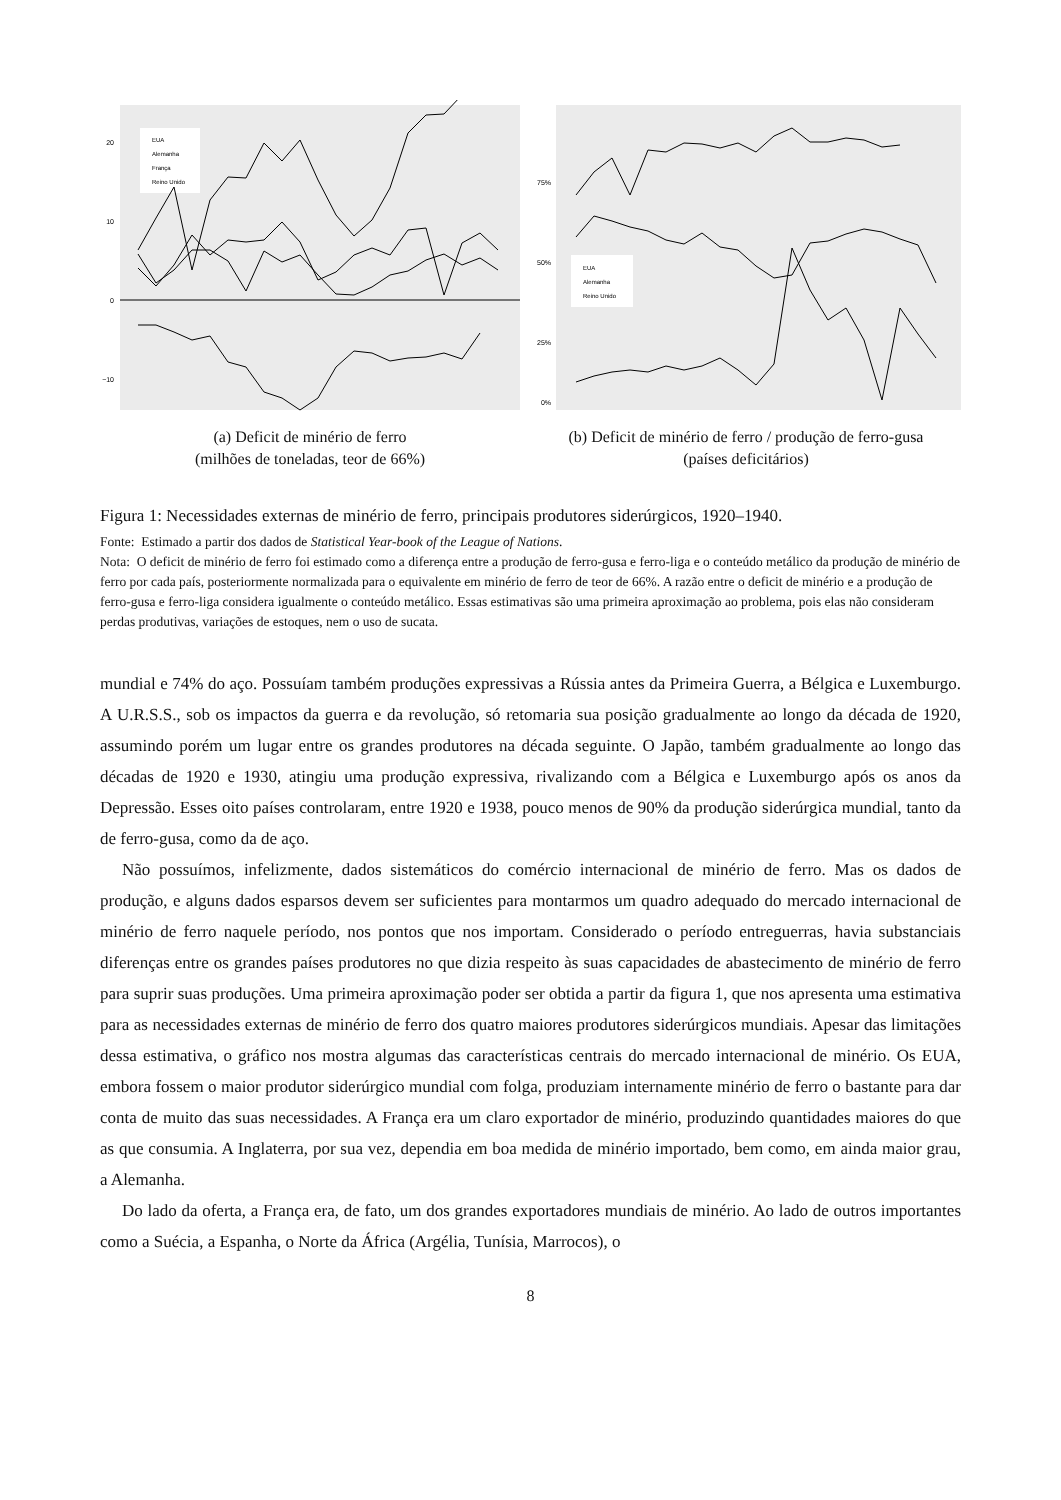20
10
0
−10
EUA
Alemanha
França
Reino Unido
(a) Deficit de minério de ferro
(milhões de toneladas, teor de 66%)
75%
50%
25%
0%
EUA
Alemanha
Reino Unido
(b) Deficit de minério de ferro / produção de ferro-gusa
(países deficitários)
Figura 1: Necessidades externas de minério de ferro, principais produtores siderúrgicos, 1920–1940.
Fonte: Estimado a partir dos dados de Statistical Year-book of the League of Nations.
Nota: O deficit de minério de ferro foi estimado como a diferença entre a produção de ferro-gusa e ferro-liga e o conteúdo metálico da produção de minério de ferro por cada país, posteriormente normalizada para o equivalente em minério de ferro de teor de 66%. A razão entre o deficit de minério e a produção de ferro-gusa e ferro-liga considera igualmente o conteúdo metálico. Essas estimativas são uma primeira aproximação ao problema, pois elas não consideram perdas produtivas, variações de estoques, nem o uso de sucata.
mundial e 74% do aço. Possuíam também produções expressivas a Rússia antes da Primeira Guerra, a Bélgica e Luxemburgo. A U.R.S.S., sob os impactos da guerra e da revolução, só retomaria sua posição gradualmente ao longo da década de 1920, assumindo porém um lugar entre os grandes produtores na década seguinte. O Japão, também gradualmente ao longo das décadas de 1920 e 1930, atingiu uma produção expressiva, rivalizando com a Bélgica e Luxemburgo após os anos da Depressão. Esses oito países controlaram, entre 1920 e 1938, pouco menos de 90% da produção siderúrgica mundial, tanto da de ferro-gusa, como da de aço.
Não possuímos, infelizmente, dados sistemáticos do comércio internacional de minério de ferro. Mas os dados de produção, e alguns dados esparsos devem ser suficientes para montarmos um quadro adequado do mercado internacional de minério de ferro naquele período, nos pontos que nos importam. Considerado o período entreguerras, havia substanciais diferenças entre os grandes países produtores no que dizia respeito às suas capacidades de abastecimento de minério de ferro para suprir suas produções. Uma primeira aproximação poder ser obtida a partir da figura 1, que nos apresenta uma estimativa para as necessidades externas de minério de ferro dos quatro maiores produtores siderúrgicos mundiais. Apesar das limitações dessa estimativa, o gráfico nos mostra algumas das características centrais do mercado internacional de minério. Os EUA, embora fossem o maior produtor siderúrgico mundial com folga, produziam internamente minério de ferro o bastante para dar conta de muito das suas necessidades. A França era um claro exportador de minério, produzindo quantidades maiores do que as que consumia. A Inglaterra, por sua vez, dependia em boa medida de minério importado, bem como, em ainda maior grau, a Alemanha.
Do lado da oferta, a França era, de fato, um dos grandes exportadores mundiais de minério. Ao lado de outros importantes como a Suécia, a Espanha, o Norte da África (Argélia, Tunísia, Marrocos), o
8